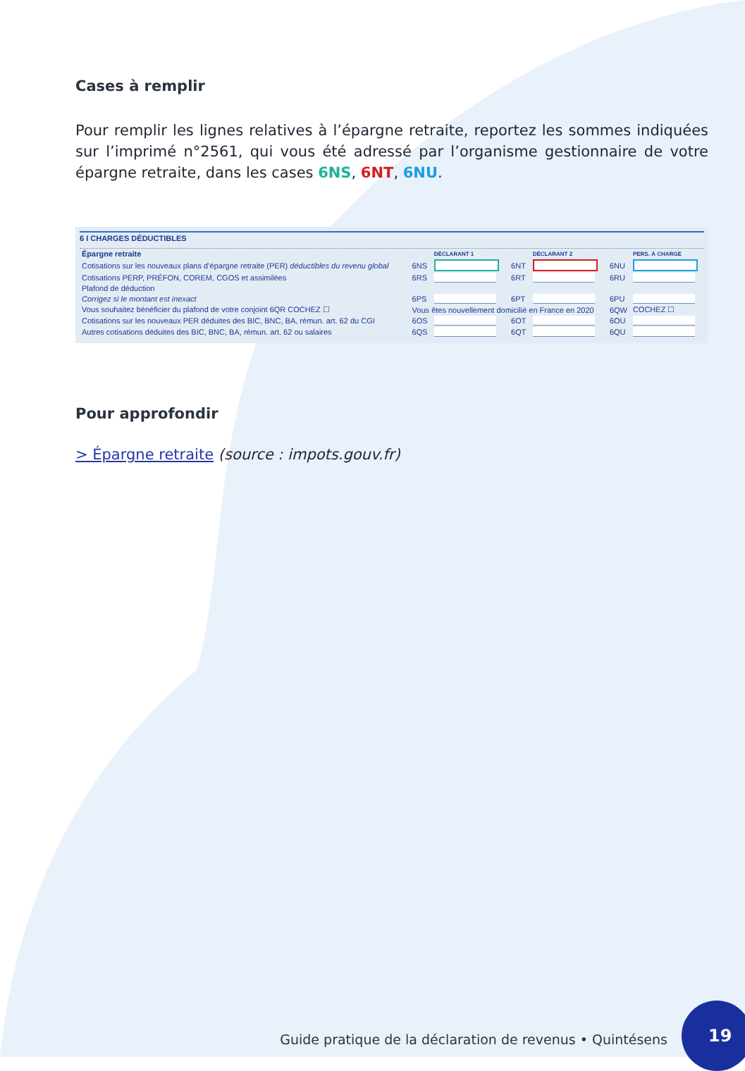Cases à remplir
Pour remplir les lignes relatives à l’épargne retraite, reportez les sommes indiquées sur l’imprimé n°2561, qui vous été adressé par l’organisme gestionnaire de votre épargne retraite, dans les cases 6NS, 6NT, 6NU.
6 I CHARGES DÉDUCTIBLES
| Épargne retraite | | DÉCLARANT 1 | | DÉCLARANT 2 | | PERS. À CHARGE |
| --- | --- | --- | --- | --- | --- | --- |
| Cotisations sur les nouveaux plans d’épargne retraite (PER) déductibles du revenu global | 6NS | | 6NT | | 6NU | |
| Cotisations PERP, PRÉFON, COREM, CGOS et assimilées | 6RS | | 6RT | | 6RU | |
| Plafond de déduction | | | | | | |
| Corrigez si le montant est inexact | 6PS | | 6PT | | 6PU | |
| Vous souhaitez bénéficier du plafond de votre conjoint 6QR COCHEZ ☐ | Vous êtes nouvellement domicilié en France en 2020 | | | | 6QW | COCHEZ ☐ |
| Cotisations sur les nouveaux PER déduites des BIC, BNC, BA, rémun. art. 62 du CGI | 6OS | | 6OT | | 6OU | |
| Autres cotisations déduites des BIC, BNC, BA, rémun. art. 62 ou salaires | 6QS | | 6QT | | 6QU | |
Pour approfondir
> Épargne retraite (source : impots.gouv.fr)
Guide pratique de la déclaration de revenus • Quintésens
19